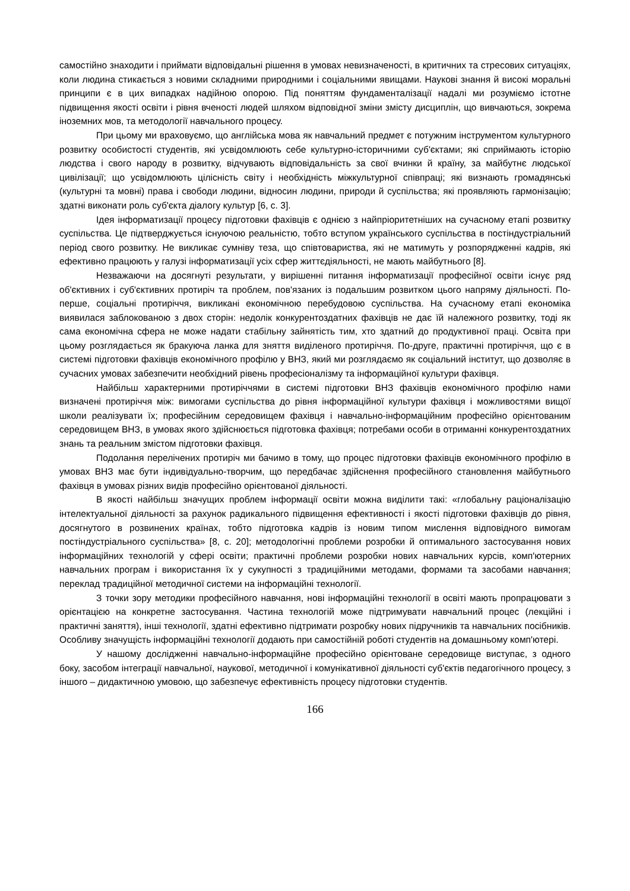самостійно знаходити і приймати відповідальні рішення в умовах невизначеності, в критичних та стресових ситуаціях, коли людина стикається з новими складними природними і соціальними явищами. Наукові знання й високі моральні принципи є в цих випадках надійною опорою. Під поняттям фундаменталізації надалі ми розуміємо істотне підвищення якості освіти і рівня вченості людей шляхом відповідної зміни змісту дисциплін, що вивчаються, зокрема іноземних мов, та методології навчального процесу.
При цьому ми враховуємо, що англійська мова як навчальний предмет є потужним інструментом культурного розвитку особистості студентів, які усвідомлюють себе культурно-історичними суб'єктами; які сприймають історію людства і свого народу в розвитку, відчувають відповідальність за свої вчинки й країну, за майбутнє людської цивілізації; що усвідомлюють цілісність світу і необхідність міжкультурної співпраці; які визнають громадянські (культурні та мовні) права і свободи людини, відносин людини, природи й суспільства; які проявляють гармонізацію; здатні виконати роль суб'єкта діалогу культур [6, с. 3].
Ідея інформатизації процесу підготовки фахівців є однією з найпріоритетніших на сучасному етапі розвитку суспільства. Це підтверджується існуючою реальністю, тобто вступом українського суспільства в постіндустріальний період свого розвитку. Не викликає сумніву теза, що співтовариства, які не матимуть у розпорядженні кадрів, які ефективно працюють у галузі інформатизації усіх сфер життєдіяльності, не мають майбутнього [8].
Незважаючи на досягнуті результати, у вирішенні питання інформатизації професійної освіти існує ряд об'єктивних і суб'єктивних протиріч та проблем, пов'язаних із подальшим розвитком цього напряму діяльності. По-перше, соціальні протиріччя, викликані економічною перебудовою суспільства. На сучасному етапі економіка виявилася заблокованою з двох сторін: недолік конкурентоздатних фахівців не дає їй належного розвитку, тоді як сама економічна сфера не може надати стабільну зайнятість тим, хто здатний до продуктивної праці. Освіта при цьому розглядається як бракуюча ланка для зняття виділеного протиріччя. По-друге, практичні протиріччя, що є в системі підготовки фахівців економічного профілю у ВНЗ, який ми розглядаємо як соціальний інститут, що дозволяє в сучасних умовах забезпечити необхідний рівень професіоналізму та інформаційної культури фахівця.
Найбільш характерними протиріччями в системі підготовки ВНЗ фахівців економічного профілю нами визначені протиріччя між: вимогами суспільства до рівня інформаційної культури фахівця і можливостями вищої школи реалізувати їх; професійним середовищем фахівця і навчально-інформаційним професійно орієнтованим середовищем ВНЗ, в умовах якого здійснюється підготовка фахівця; потребами особи в отриманні конкурентоздатних знань та реальним змістом підготовки фахівця.
Подолання перелічених протиріч ми бачимо в тому, що процес підготовки фахівців економічного профілю в умовах ВНЗ має бути індивідуально-творчим, що передбачає здійснення професійного становлення майбутнього фахівця в умовах різних видів професійно орієнтованої діяльності.
В якості найбільш значущих проблем інформації освіти можна виділити такі: «глобальну раціоналізацію інтелектуальної діяльності за рахунок радикального підвищення ефективності і якості підготовки фахівців до рівня, досягнутого в розвинених країнах, тобто підготовка кадрів із новим типом мислення відповідного вимогам постіндустріального суспільства» [8, с. 20]; методологічні проблеми розробки й оптимального застосування нових інформаційних технологій у сфері освіти; практичні проблеми розробки нових навчальних курсів, комп'ютерних навчальних програм і використання їх у сукупності з традиційними методами, формами та засобами навчання; переклад традиційної методичної системи на інформаційні технології.
З точки зору методики професійного навчання, нові інформаційні технології в освіті мають пропрацювати з орієнтацією на конкретне застосування. Частина технологій може підтримувати навчальний процес (лекційні і практичні заняття), інші технології, здатні ефективно підтримати розробку нових підручників та навчальних посібників. Особливу значущість інформаційні технології додають при самостійній роботі студентів на домашньому комп'ютері.
У нашому дослідженні навчально-інформаційне професійно орієнтоване середовище виступає, з одного боку, засобом інтеграції навчальної, наукової, методичної і комунікативної діяльності суб'єктів педагогічного процесу, з іншого – дидактичною умовою, що забезпечує ефективність процесу підготовки студентів.
166